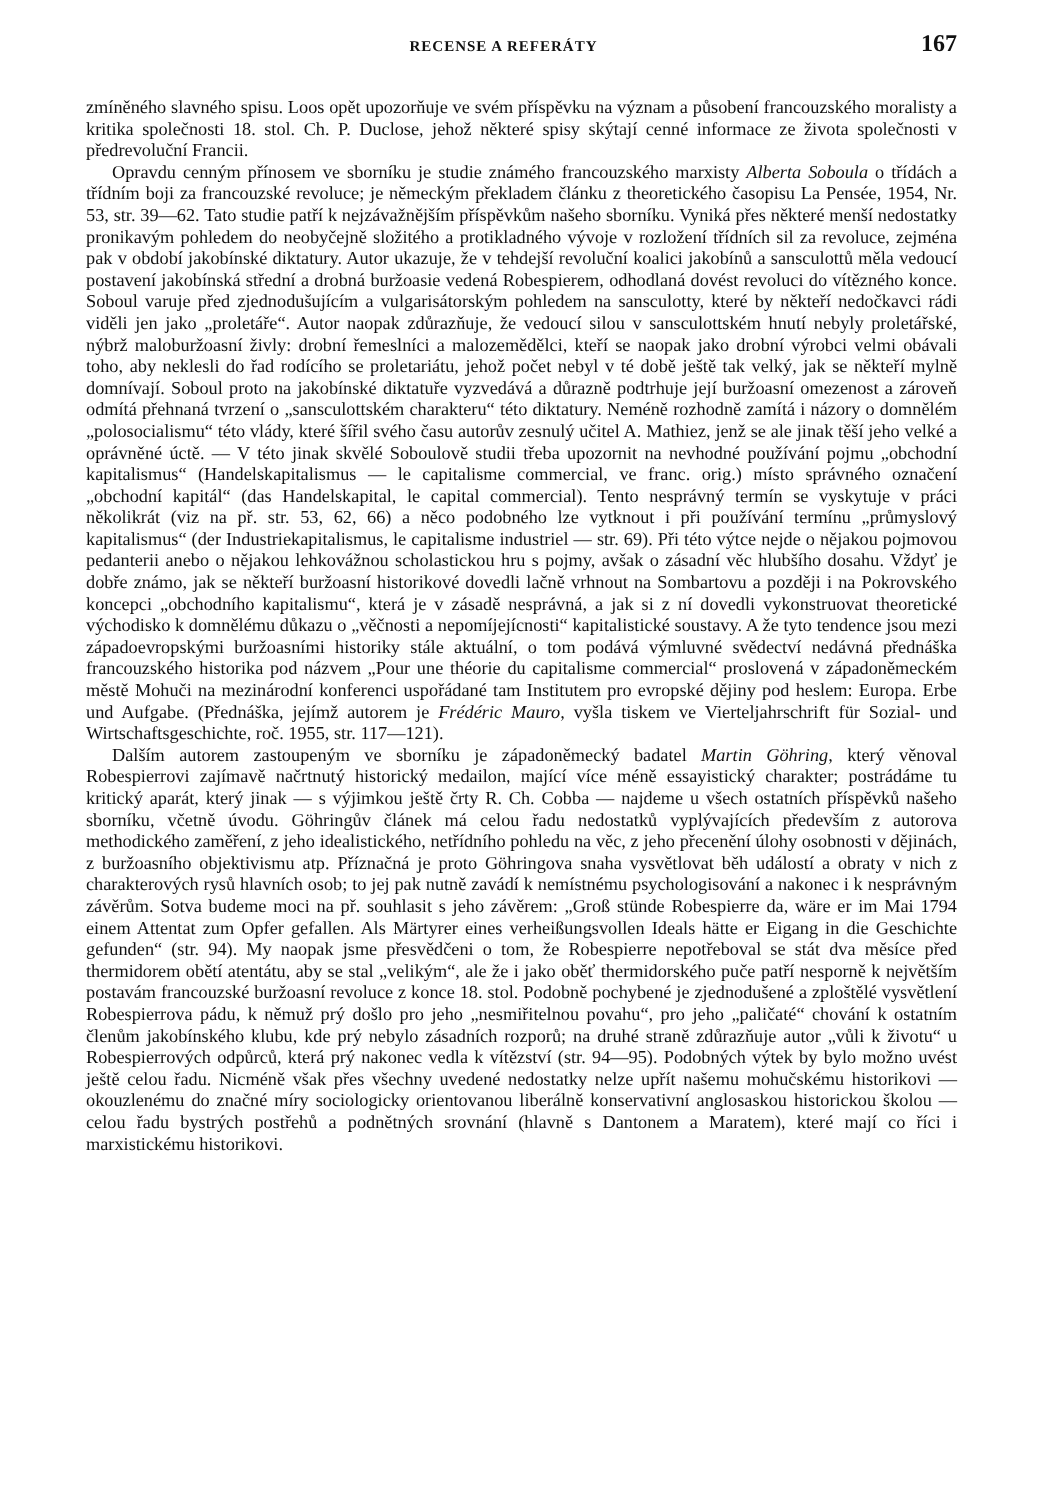RECENSE A REFERÁTY 167
zmíněného slavného spisu. Loos opět upozorňuje ve svém příspěvku na význam a působení francouzského moralisty a kritika společnosti 18. stol. Ch. P. Duclose, jehož některé spisy skýtají cenné informace ze života společnosti v předrevoluční Francii.
Opravdu cenným přínosem ve sborníku je studie známého francouzského marxisty Alberta Soboula o třídách a třídním boji za francouzské revoluce; je německým překladem článku z theoretického časopisu La Pensée, 1954, Nr. 53, str. 39—62. Tato studie patří k nejzávažnějším příspěvkům našeho sborníku. Vyniká přes některé menší nedostatky pronikavým pohledem do neobyčejně složitého a protikladného vývoje v rozložení třídních sil za revoluce, zejména pak v období jakobínské diktatury. Autor ukazuje, že v tehdejší revoluční koalici jakobínů a sansculottů měla vedoucí postavení jakobínská střední a drobná buržoasie vedená Robespierem, odhodlaná dovést revoluci do vítězného konce. Soboul varuje před zjednodušujícím a vulgarisátorským pohledem na sansculotty, které by někteří nedočkavci rádi viděli jen jako „proletáře“. Autor naopak zdůrazňuje, že vedoucí silou v sansculottském hnutí nebyly proletářské, nýbrž maloburžoasní živly: drobní řemeslníci a malozemědělci, kteří se naopak jako drobní výrobci velmi obávali toho, aby neklesli do řad rodícího se proletariátu, jehož počet nebyl v té době ještě tak velký, jak se někteří mylně domnívají. Soboul proto na jakobínské diktatuře vyzvedává a důrazně podtrhuje její buržoasní omezenost a zároveň odmítá přehnaná tvrzení o „sansculottském charakteru“ této diktatury. Neméně rozhodně zamítá i názory o domnělém „polosocialismu“ této vlády, které šířil svého času autorův zesnulý učitel A. Mathiez, jenž se ale jinak těší jeho velké a oprávněné úctě. — V této jinak skvělé Soboulově studii třeba upozornit na nevhodné používání pojmu „obchodní kapitalismus“ (Handelskapitalismus — le capitalisme commercial, ve franc. orig.) místo správného označení „obchodní kapitál“ (das Handelskapital, le capital commercial). Tento nesprávný termín se vyskytuje v práci několikrát (viz na př. str. 53, 62, 66) a něco podobného lze vytknout i při používání termínu „průmyslový kapitalismus“ (der Industriekapitalismus, le capitalisme industriel — str. 69). Při této výtce nejde o nějakou pojmovou pedanterii anebo o nějakou lehkovážnou scholastickou hru s pojmy, avšak o zásadní věc hlubšího dosahu. Vždyť je dobře známo, jak se někteří buržoasní historikové dovedli lačně vrhnout na Sombartovu a později i na Pokrovského koncepci „obchodního kapitalismu“, která je v zásadě nesprávná, a jak si z ní dovedli vykonstruovat theoretické východisko k domnělému důkazu o „věčnosti a nepomíjejícnosti“ kapitalistické soustavy. A že tyto tendence jsou mezi západoevropskými buržoasními historiky stále aktuální, o tom podává výmluvné svědectví nedávná přednáška francouzského historika pod názvem „Pour une théorie du capitalisme commercial“ proslovená v západoněmeckém městě Mohuči na mezinárodní konferenci uspořádané tam Institutem pro evropské dějiny pod heslem: Europa. Erbe und Aufgabe. (Přednáška, jejímž autorem je Frédéric Mauro, vyšla tiskem ve Vierteljahrschrift für Sozial- und Wirtschaftsgeschichte, roč. 1955, str. 117—121).
Dalším autorem zastoupeným ve sborníku je západoněmecký badatel Martin Göhring, který věnoval Robespierrovi zajímavě načrtnutý historický medailon, mající více méně essayistický charakter; postrádáme tu kritický aparát, který jinak — s výjimkou ještě črty R. Ch. Cobba — najdeme u všech ostatních příspěvků našeho sborníku, včetně úvodu. Göhringův článek má celou řadu nedostatků vyplývajících především z autorova methodického zaměření, z jeho idealistického, netřídního pohledu na věc, z jeho přecenění úlohy osobnosti v dějinách, z buržoasního objektivismu atp. Příznačná je proto Göhringova snaha vysvětlovat běh událostí a obraty v nich z charakterových rysů hlavních osob; to jej pak nutně zavádí k nemístnému psychologisování a nakonec i k nesprávným závěrům. Sotva budeme moci na př. souhlasit s jeho závěrem: „Groß stünde Robespierre da, wäre er im Mai 1794 einem Attentat zum Opfer gefallen. Als Märtyrer eines verheißungsvollen Ideals hätte er Eigang in die Geschichte gefunden“ (str. 94). My naopak jsme přesvědčeni o tom, že Robespierre nepotřeboval se stát dva měsíce před thermidorem obětí atentátu, aby se stal „velikým“, ale že i jako oběť thermidorského puče patří nesporně k největším postavám francouzské buržoasní revoluce z konce 18. stol. Podobně pochybené je zjednodušené a zploštělé vysvětlení Robespierrova pádu, k němuž prý došlo pro jeho „nesmiřitelnou povahu“, pro jeho „paličaté“ chování k ostatním členům jakobínského klubu, kde prý nebylo zásadních rozporů; na druhé straně zdůrazňuje autor „vůli k životu“ u Robespierrových odpůrců, která prý nakonec vedla k vítězství (str. 94—95). Podobných výtek by bylo možno uvést ještě celou řadu. Nicméně však přes všechny uvedené nedostatky nelze upřít našemu mohučskému historikovi — okouzlenému do značné míry sociologicky orientovanou liberálně konservativní anglosaskou historickou školou — celou řadu bystrých postřehů a podnětných srovnání (hlavně s Dantonem a Maratem), které mají co říci i marxistickému historikovi.